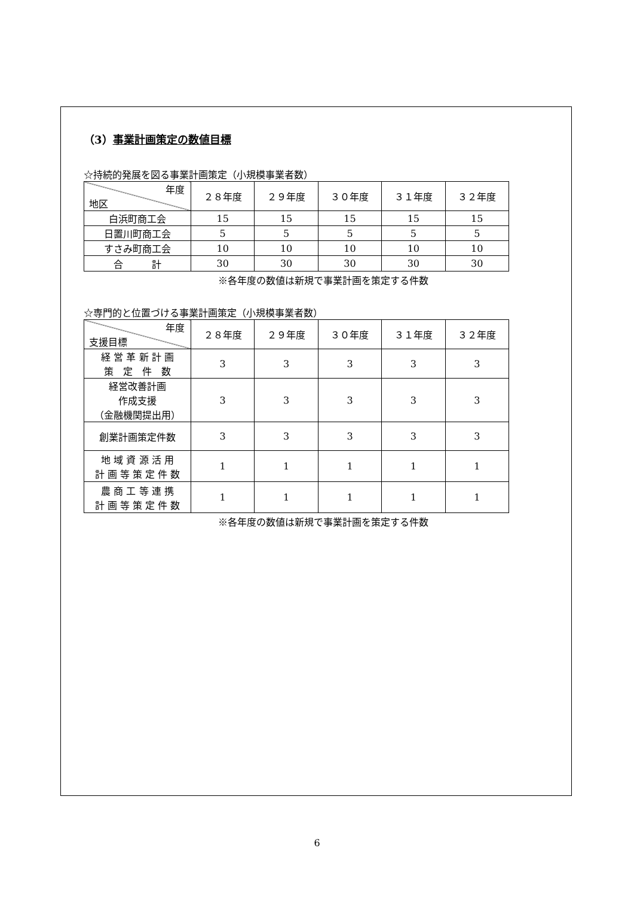（3）事業計画策定の数値目標
☆持続的発展を図る事業計画策定（小規模事業者数）
| 年度 地区 | ２８年度 | ２９年度 | ３０年度 | ３１年度 | ３２年度 |
| --- | --- | --- | --- | --- | --- |
| 白浜町商工会 | 15 | 15 | 15 | 15 | 15 |
| 日置川町商工会 | 5 | 5 | 5 | 5 | 5 |
| すさみ町商工会 | 10 | 10 | 10 | 10 | 10 |
| 合 計 | 30 | 30 | 30 | 30 | 30 |
※各年度の数値は新規で事業計画を策定する件数
☆専門的と位置づける事業計画策定（小規模事業者数）
| 年度 支援目標 | ２８年度 | ２９年度 | ３０年度 | ３１年度 | ３２年度 |
| --- | --- | --- | --- | --- | --- |
| 経 営 革 新 計 画 策 定 件 数 | 3 | 3 | 3 | 3 | 3 |
| 経営改善計画 作成支援 （金融機関提出用） | 3 | 3 | 3 | 3 | 3 |
| 創業計画策定件数 | 3 | 3 | 3 | 3 | 3 |
| 地 域 資 源 活 用 計 画 等 策 定 件 数 | 1 | 1 | 1 | 1 | 1 |
| 農 商 工 等 連 携 計 画 等 策 定 件 数 | 1 | 1 | 1 | 1 | 1 |
※各年度の数値は新規で事業計画を策定する件数
6